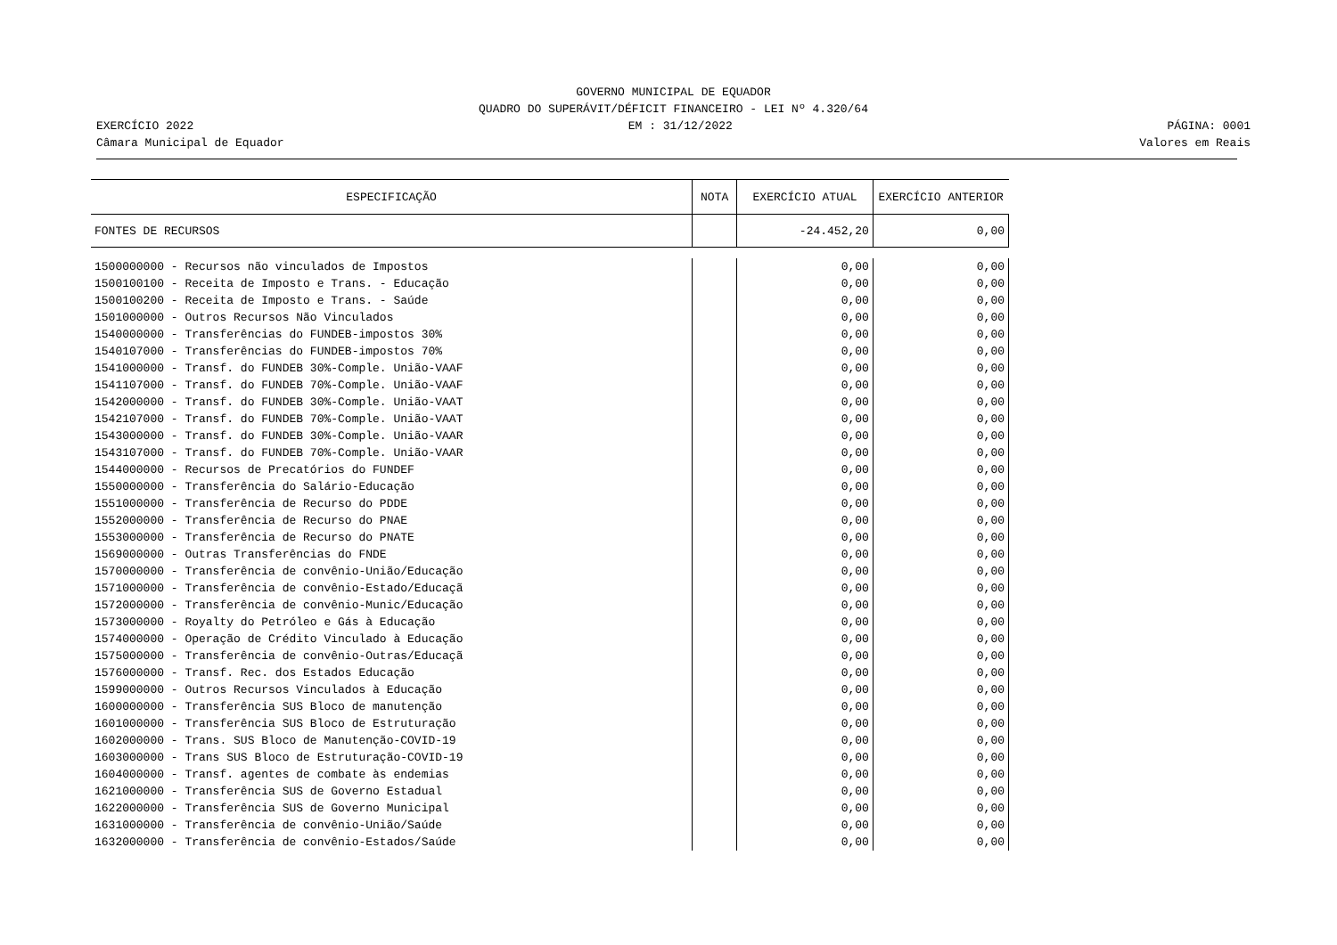GOVERNO MUNICIPAL DE EQUADOR
QUADRO DO SUPERÁVIT/DÉFICIT FINANCEIRO - LEI Nº 4.320/64
EXERCÍCIO 2022 EM : 31/12/2022 PÁGINA: 0001
Câmara Municipal de Equador Valores em Reais
| ESPECIFICAÇÃO | NOTA | EXERCÍCIO ATUAL | EXERCÍCIO ANTERIOR |
| --- | --- | --- | --- |
| FONTES DE RECURSOS | | -24.452,20 | 0,00 |
| 1500000000 - Recursos não vinculados de Impostos | | 0,00 | 0,00 |
| 1500100100 - Receita de Imposto e Trans. - Educação | | 0,00 | 0,00 |
| 1500100200 - Receita de Imposto e Trans. - Saúde | | 0,00 | 0,00 |
| 1501000000 - Outros Recursos Não Vinculados | | 0,00 | 0,00 |
| 1540000000 - Transferências do FUNDEB-impostos 30% | | 0,00 | 0,00 |
| 1540107000 - Transferências do FUNDEB-impostos 70% | | 0,00 | 0,00 |
| 1541000000 - Transf. do FUNDEB 30%-Comple. União-VAAF | | 0,00 | 0,00 |
| 1541107000 - Transf. do FUNDEB 70%-Comple. União-VAAF | | 0,00 | 0,00 |
| 1542000000 - Transf. do FUNDEB 30%-Comple. União-VAAT | | 0,00 | 0,00 |
| 1542107000 - Transf. do FUNDEB 70%-Comple. União-VAAT | | 0,00 | 0,00 |
| 1543000000 - Transf. do FUNDEB 30%-Comple. União-VAAR | | 0,00 | 0,00 |
| 1543107000 - Transf. do FUNDEB 70%-Comple. União-VAAR | | 0,00 | 0,00 |
| 1544000000 - Recursos de Precatórios do FUNDEF | | 0,00 | 0,00 |
| 1550000000 - Transferência do Salário-Educação | | 0,00 | 0,00 |
| 1551000000 - Transferência de Recurso do PDDE | | 0,00 | 0,00 |
| 1552000000 - Transferência de Recurso do PNAE | | 0,00 | 0,00 |
| 1553000000 - Transferência de Recurso do PNATE | | 0,00 | 0,00 |
| 1569000000 - Outras Transferências do FNDE | | 0,00 | 0,00 |
| 1570000000 - Transferência de convênio-União/Educação | | 0,00 | 0,00 |
| 1571000000 - Transferência de convênio-Estado/Educaçã | | 0,00 | 0,00 |
| 1572000000 - Transferência de convênio-Munic/Educação | | 0,00 | 0,00 |
| 1573000000 - Royalty do Petróleo e Gás à Educação | | 0,00 | 0,00 |
| 1574000000 - Operação de Crédito Vinculado à Educação | | 0,00 | 0,00 |
| 1575000000 - Transferência de convênio-Outras/Educaçã | | 0,00 | 0,00 |
| 1576000000 - Transf. Rec. dos Estados Educação | | 0,00 | 0,00 |
| 1599000000 - Outros Recursos Vinculados à Educação | | 0,00 | 0,00 |
| 1600000000 - Transferência SUS Bloco de manutenção | | 0,00 | 0,00 |
| 1601000000 - Transferência SUS Bloco de Estruturação | | 0,00 | 0,00 |
| 1602000000 - Trans. SUS Bloco de Manutenção-COVID-19 | | 0,00 | 0,00 |
| 1603000000 - Trans SUS Bloco de Estruturação-COVID-19 | | 0,00 | 0,00 |
| 1604000000 - Transf. agentes de combate às endemias | | 0,00 | 0,00 |
| 1621000000 - Transferência SUS de Governo Estadual | | 0,00 | 0,00 |
| 1622000000 - Transferência SUS de Governo Municipal | | 0,00 | 0,00 |
| 1631000000 - Transferência de convênio-União/Saúde | | 0,00 | 0,00 |
| 1632000000 - Transferência de convênio-Estados/Saúde | | 0,00 | 0,00 |